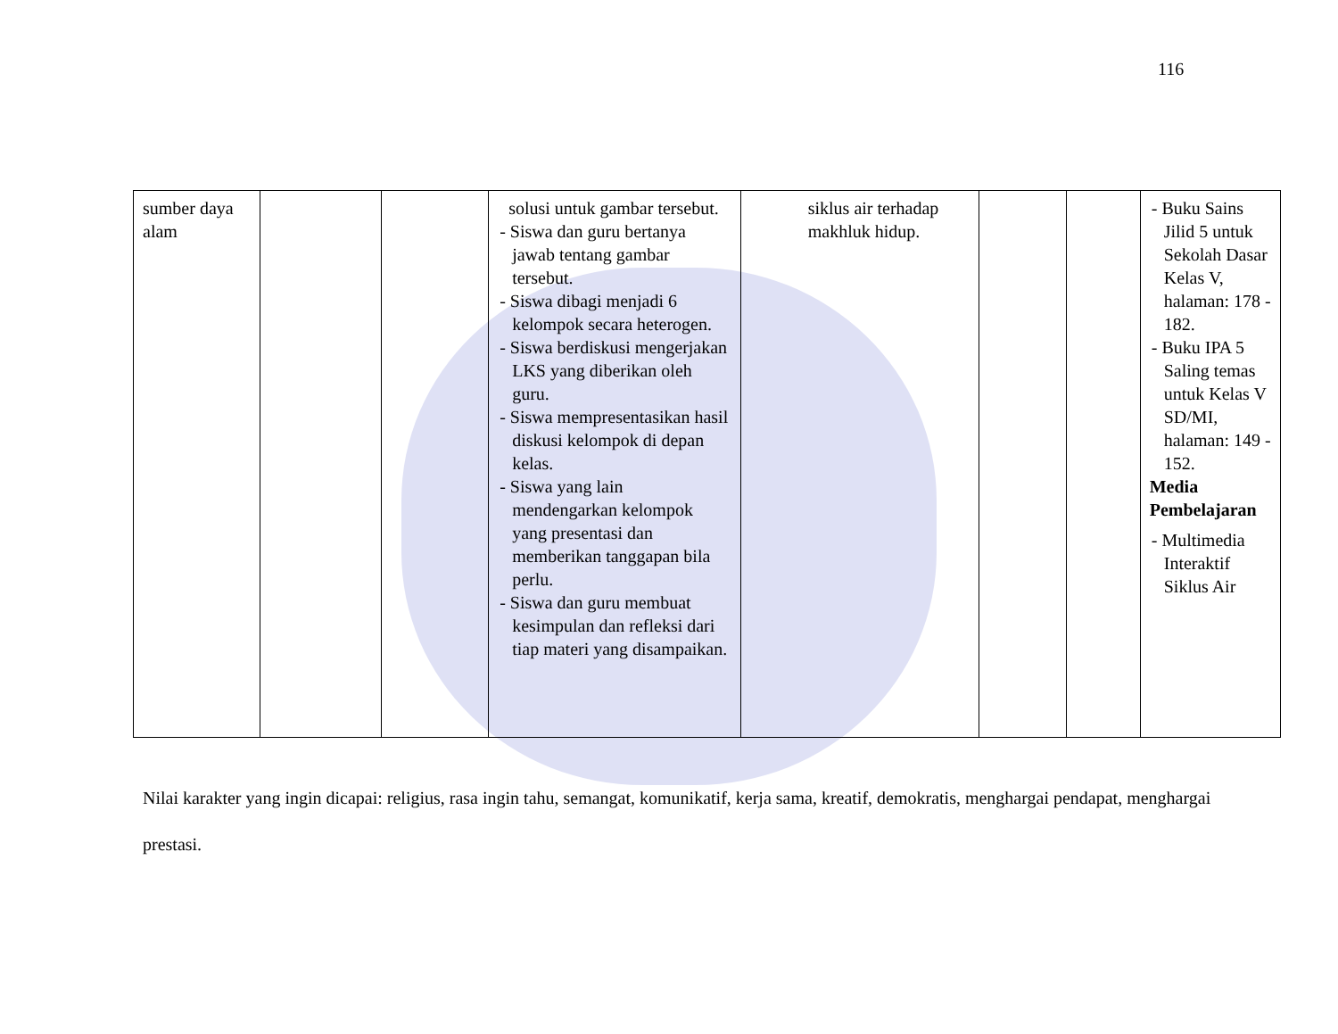116
| sumber daya alam | | | solusi untuk gambar tersebut. - Siswa dan guru bertanya jawab tentang gambar tersebut. - Siswa dibagi menjadi 6 kelompok secara heterogen. - Siswa berdiskusi mengerjakan LKS yang diberikan oleh guru. - Siswa mempresentasikan hasil diskusi kelompok di depan kelas. - Siswa yang lain mendengarkan kelompok yang presentasi dan memberikan tanggapan bila perlu. - Siswa dan guru membuat kesimpulan dan refleksi dari tiap materi yang disampaikan. | siklus air terhadap makhluk hidup. | | | - Buku Sains Jilid 5 untuk Sekolah Dasar Kelas V, halaman: 178 - 182. - Buku IPA 5 Saling temas untuk Kelas V SD/MI, halaman: 149 - 152. Media Pembelajaran - Multimedia Interaktif Siklus Air |
Nilai karakter yang ingin dicapai: religius, rasa ingin tahu, semangat, komunikatif, kerja sama, kreatif, demokratis, menghargai pendapat, menghargai prestasi.